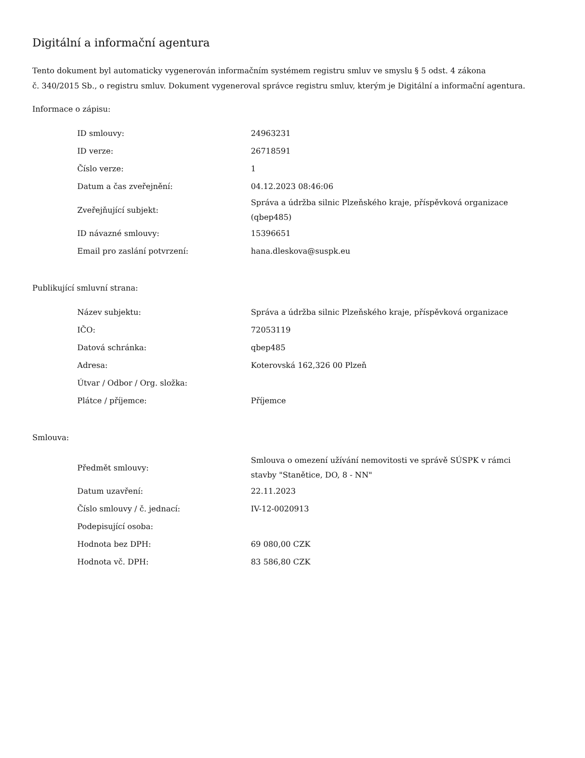Digitální a informační agentura
Tento dokument byl automaticky vygenerován informačním systémem registru smluv ve smyslu § 5 odst. 4 zákona
č. 340/2015 Sb., o registru smluv. Dokument vygeneroval správce registru smluv, kterým je Digitální a informační agentura.
Informace o zápisu:
| ID smlouvy: | 24963231 |
| ID verze: | 26718591 |
| Číslo verze: | 1 |
| Datum a čas zveřejnění: | 04.12.2023 08:46:06 |
| Zveřejňující subjekt: | Správa a údržba silnic Plzeňského kraje, příspěvková organizace (qbep485) |
| ID návazné smlouvy: | 15396651 |
| Email pro zaslání potvrzení: | hana.dleskova@suspk.eu |
Publikující smluvní strana:
| Název subjektu: | Správa a údržba silnic Plzeňského kraje, příspěvková organizace |
| IČO: | 72053119 |
| Datová schránka: | qbep485 |
| Adresa: | Koterovská 162,326 00 Plzeň |
| Útvar / Odbor / Org. složka: | |
| Plátce / příjemce: | Příjemce |
Smlouva:
| Předmět smlouvy: | Smlouva o omezení užívání nemovitosti ve správě SÚSPK v rámci stavby "Stanětice, DO, 8 - NN" |
| Datum uzavření: | 22.11.2023 |
| Číslo smlouvy / č. jednací: | IV-12-0020913 |
| Podepisující osoba: | |
| Hodnota bez DPH: | 69 080,00 CZK |
| Hodnota vč. DPH: | 83 586,80 CZK |